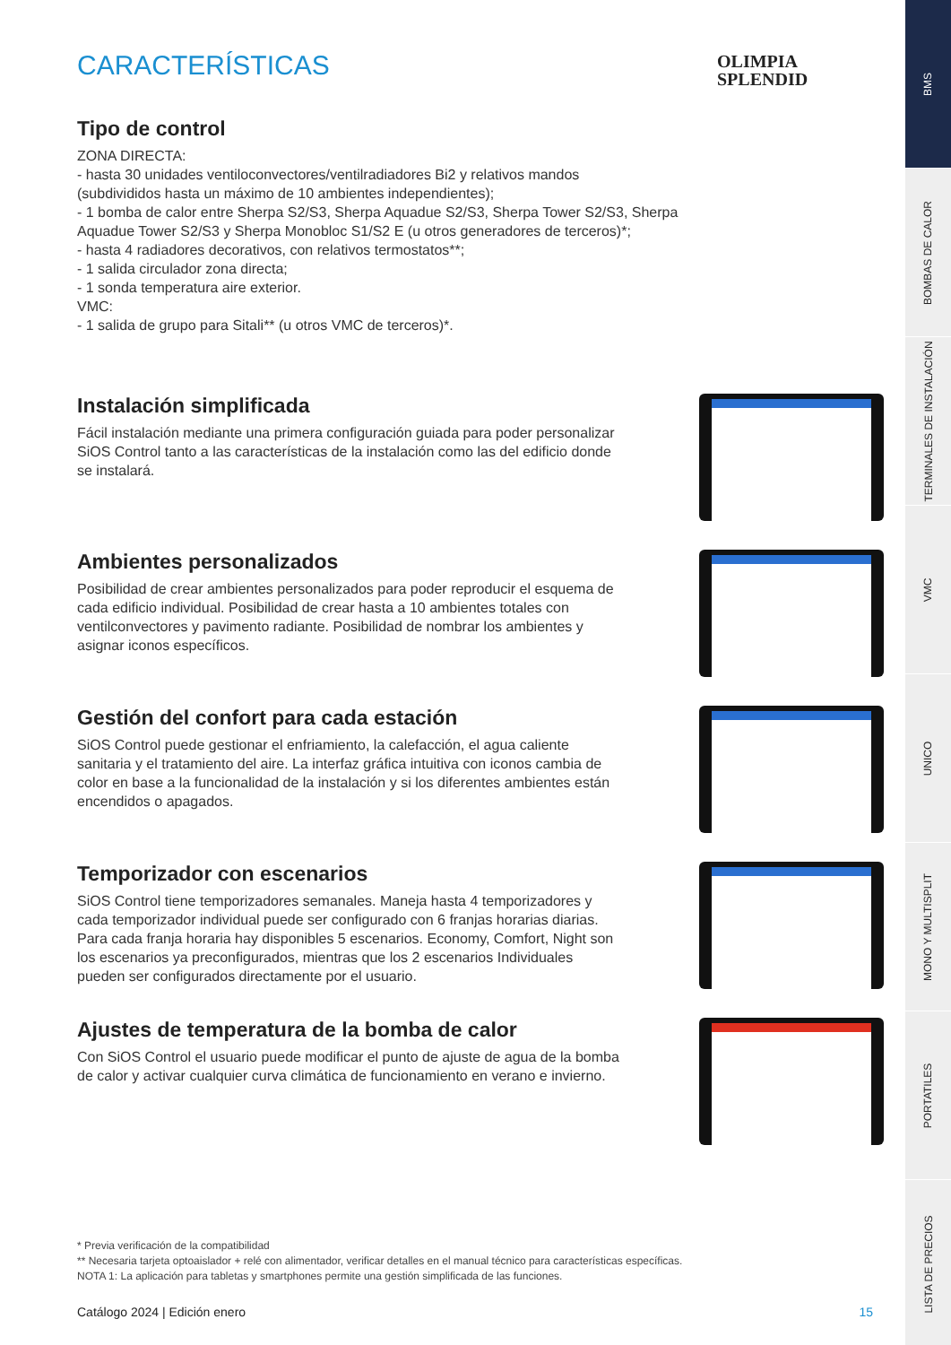OLIMPIA
SPLENDID
CARACTERÍSTICAS
Tipo de control
ZONA DIRECTA:
- hasta 30 unidades ventiloconvectores/ventilradiadores Bi2 y relativos mandos
(subdivididos hasta un máximo de 10 ambientes independientes);
- 1 bomba de calor entre Sherpa S2/S3, Sherpa Aquadue S2/S3, Sherpa Tower S2/S3, Sherpa
Aquadue Tower S2/S3 y Sherpa Monobloc S1/S2 E (u otros generadores de terceros)*;
- hasta 4 radiadores decorativos, con relativos termostatos**;
- 1 salida circulador zona directa;
- 1 sonda temperatura aire exterior.
VMC:
- 1 salida de grupo para Sitali** (u otros VMC de terceros)*.
Instalación simplificada
Fácil instalación mediante una primera configuración guiada para poder personalizar SiOS Control tanto a las características de la instalación como las del edificio donde se instalará.
Ambientes personalizados
Posibilidad de crear ambientes personalizados para poder reproducir el esquema de cada edificio individual. Posibilidad de crear hasta a 10 ambientes totales con ventilconvectores y pavimento radiante. Posibilidad de nombrar los ambientes y asignar iconos específicos.
Gestión del confort para cada estación
SiOS Control puede gestionar el enfriamiento, la calefacción, el agua caliente sanitaria y el tratamiento del aire. La interfaz gráfica intuitiva con iconos cambia de color en base a la funcionalidad de la instalación y si los diferentes ambientes están encendidos o apagados.
Temporizador con escenarios
SiOS Control tiene temporizadores semanales. Maneja hasta 4 temporizadores y cada temporizador individual puede ser configurado con 6 franjas horarias diarias. Para cada franja horaria hay disponibles 5 escenarios. Economy, Comfort, Night son los escenarios ya preconfigurados, mientras que los 2 escenarios Individuales pueden ser configurados directamente por el usuario.
Ajustes de temperatura de la bomba de calor
Con SiOS Control el usuario puede modificar el punto de ajuste de agua de la bomba de calor y activar cualquier curva climática de funcionamiento en verano e invierno.
* Previa verificación de la compatibilidad
** Necesaria tarjeta optoaislador + relé con alimentador, verificar detalles en el manual técnico para características específicas.
NOTA 1: La aplicación para tabletas y smartphones permite una gestión simplificada de las funciones.
Catálogo 2024 | Edición enero 15
BMS
BOMBAS DE CALOR
TERMINALES DE INSTALACIÓN
VMC
UNICO
MONO Y MULTISPLIT
PORTATILES
LISTA DE PRECIOS